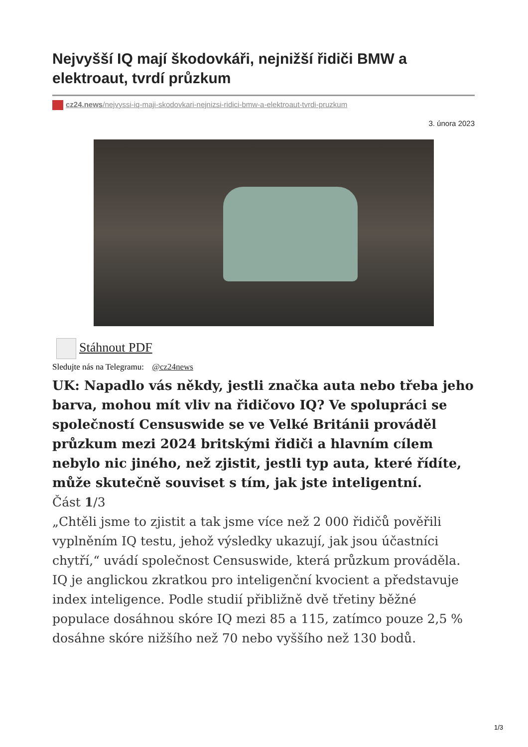Nejvyšší IQ mají škodovkáři, nejnižší řidiči BMW a elektroaut, tvrdí průzkum
cz24.news/nejvyssi-iq-maji-skodovkari-nejnizsi-ridici-bmw-a-elektroaut-tvrdi-pruzkum
3. února 2023
Stáhnout PDF
Sledujte nás na Telegramu: @cz24news
UK: Napadlo vás někdy, jestli značka auta nebo třeba jeho barva, mohou mít vliv na řidičovo IQ? Ve spolupráci se společností Censuswide se ve Velké Británii prováděl průzkum mezi 2024 britskými řidiči a hlavním cílem nebylo nic jiného, než zjistit, jestli typ auta, které řídíte, může skutečně souviset s tím, jak jste inteligentní.
Část 1/3
„Chtěli jsme to zjistit a tak jsme více než 2 000 řidičů pověřili vyplněním IQ testu, jehož výsledky ukazují, jak jsou účastníci chytří,“ uvádí společnost Censuswide, která průzkum prováděla. IQ je anglickou zkratkou pro inteligenční kvocient a představuje index inteligence. Podle studií přibližně dvě třetiny běžné populace dosáhnou skóre IQ mezi 85 a 115, zatímco pouze 2,5 % dosáhne skóre nižšího než 70 nebo vyššího než 130 bodů.
1/3